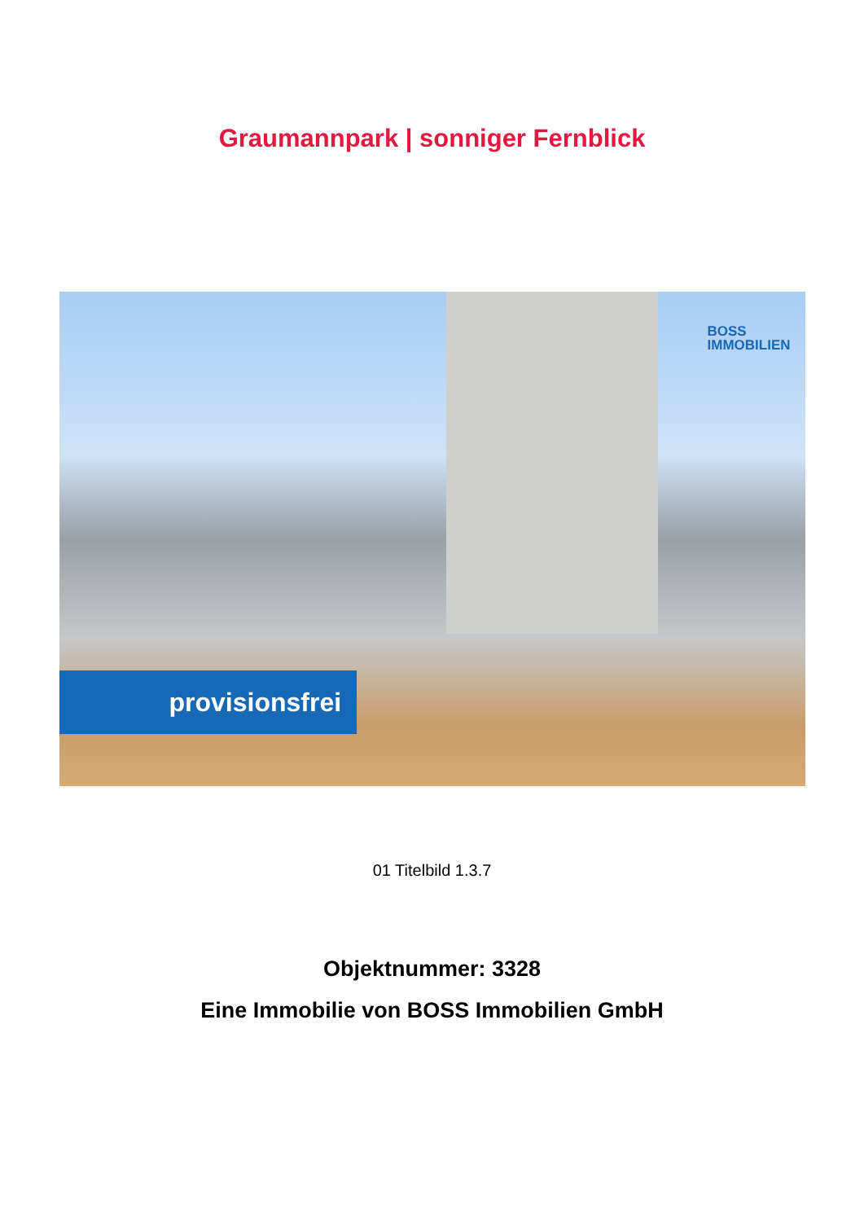Graumannpark | sonniger Fernblick
BOSS
IMMOBILIEN
provisionsfrei
01 Titelbild 1.3.7
Objektnummer: 3328
Eine Immobilie von BOSS Immobilien GmbH